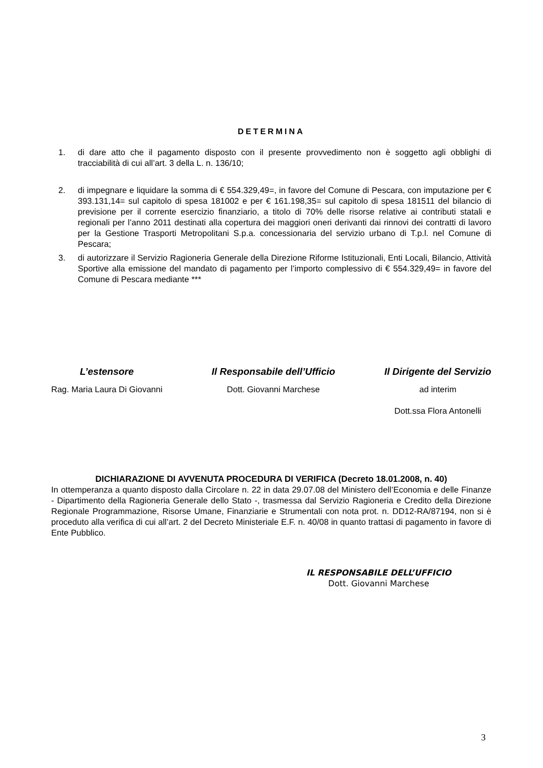DETERMINA
1. di dare atto che il pagamento disposto con il presente provvedimento non è soggetto agli obblighi di tracciabilità di cui all’art. 3 della L. n. 136/10;
2. di impegnare e liquidare la somma di € 554.329,49=, in favore del Comune di Pescara, con imputazione per € 393.131,14= sul capitolo di spesa 181002 e per € 161.198,35= sul capitolo di spesa 181511 del bilancio di previsione per il corrente esercizio finanziario, a titolo di 70% delle risorse relative ai contributi statali e regionali per l’anno 2011 destinati alla copertura dei maggiori oneri derivanti dai rinnovi dei contratti di lavoro per la Gestione Trasporti Metropolitani S.p.a. concessionaria del servizio urbano di T.p.l. nel Comune di Pescara;
3. di autorizzare il Servizio Ragioneria Generale della Direzione Riforme Istituzionali, Enti Locali, Bilancio, Attività Sportive alla emissione del mandato di pagamento per l’importo complessivo di € 554.329,49= in favore del Comune di Pescara mediante ***
L’estensore
Rag. Maria Laura Di Giovanni
Il Responsabile dell’Ufficio
Dott. Giovanni Marchese
Il Dirigente del Servizio
ad interim
Dott.ssa Flora Antonelli
DICHIARAZIONE DI AVVENUTA PROCEDURA DI VERIFICA (Decreto 18.01.2008, n. 40)
In ottemperanza a quanto disposto dalla Circolare n. 22 in data 29.07.08 del Ministero dell’Economia e delle Finanze - Dipartimento della Ragioneria Generale dello Stato -, trasmessa dal Servizio Ragioneria e Credito della Direzione Regionale Programmazione, Risorse Umane, Finanziarie e Strumentali con nota prot. n. DD12-RA/87194, non si è proceduto alla verifica di cui all’art. 2 del Decreto Ministeriale E.F. n. 40/08 in quanto trattasi di pagamento in favore di Ente Pubblico.
IL RESPONSABILE DELL’UFFICIO
Dott. Giovanni Marchese
3